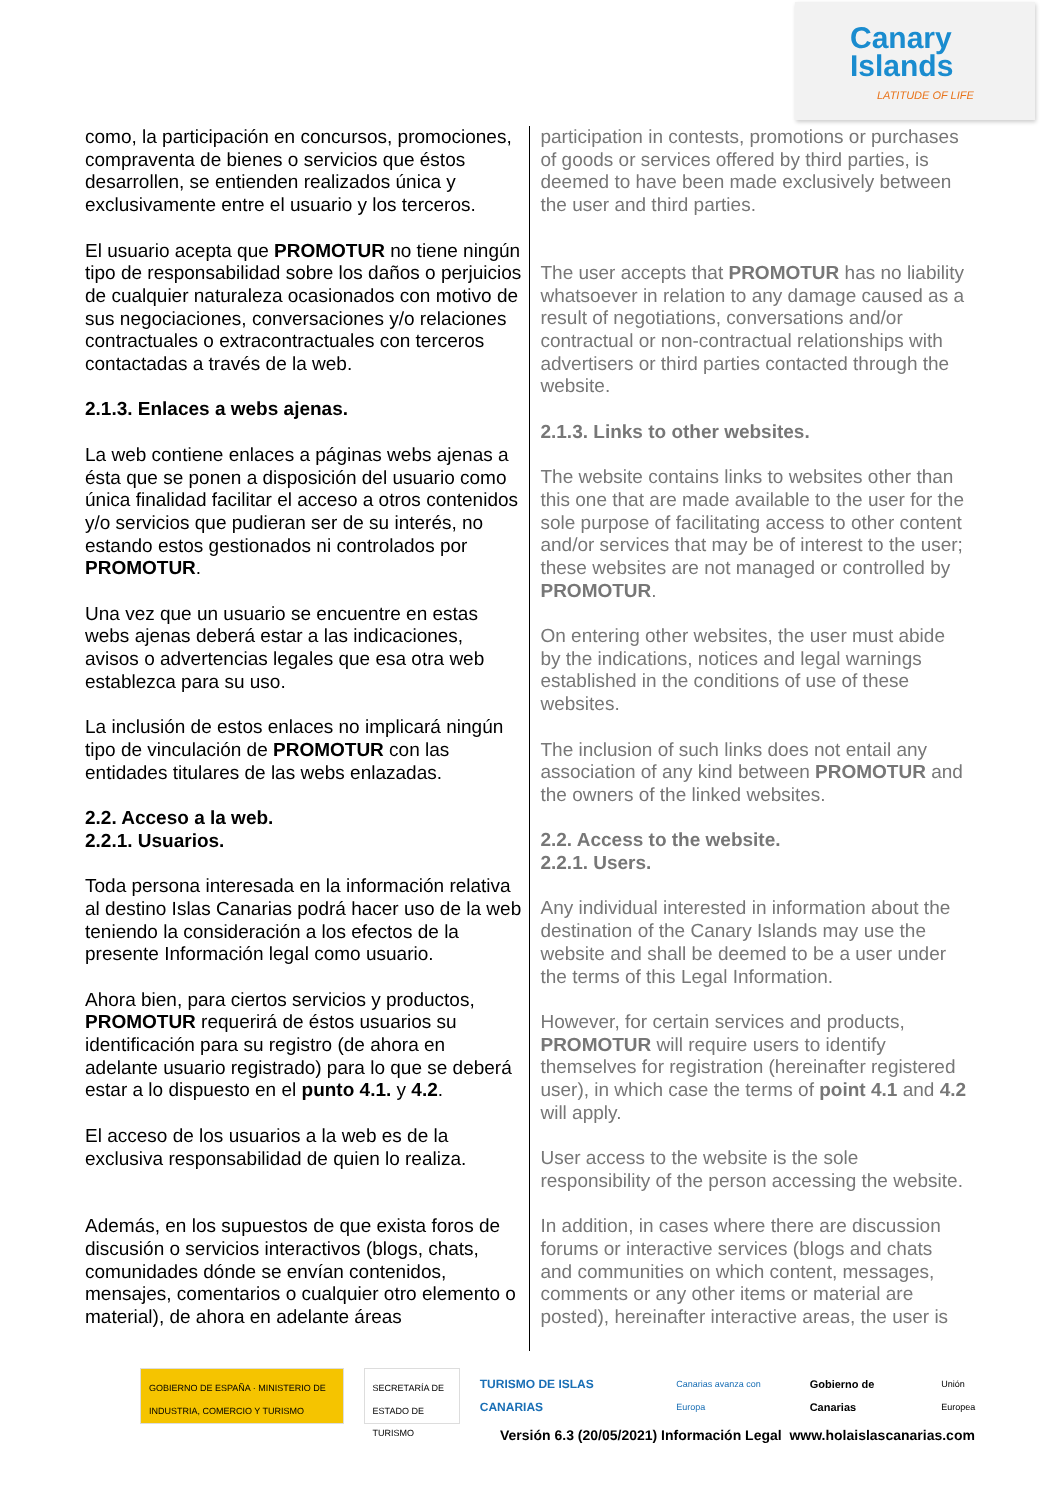Canary
Islands
LATITUDE OF LIFE
como, la participación en concursos, promociones, compraventa de bienes o servicios que éstos desarrollen, se entienden realizados única y exclusivamente entre el usuario y los terceros.
El usuario acepta que PROMOTUR no tiene ningún tipo de responsabilidad sobre los daños o perjuicios de cualquier naturaleza ocasionados con motivo de sus negociaciones, conversaciones y/o relaciones contractuales o extracontractuales con terceros contactadas a través de la web.
2.1.3. Enlaces a webs ajenas.
La web contiene enlaces a páginas webs ajenas a ésta que se ponen a disposición del usuario como única finalidad facilitar el acceso a otros contenidos y/o servicios que pudieran ser de su interés, no estando estos gestionados ni controlados por PROMOTUR.
Una vez que un usuario se encuentre en estas webs ajenas deberá estar a las indicaciones, avisos o advertencias legales que esa otra web establezca para su uso.
La inclusión de estos enlaces no implicará ningún tipo de vinculación de PROMOTUR con las entidades titulares de las webs enlazadas.
2.2. Acceso a la web.
2.2.1. Usuarios.
Toda persona interesada en la información relativa al destino Islas Canarias podrá hacer uso de la web teniendo la consideración a los efectos de la presente Información legal como usuario.
Ahora bien, para ciertos servicios y productos, PROMOTUR requerirá de éstos usuarios su identificación para su registro (de ahora en adelante usuario registrado) para lo que se deberá estar a lo dispuesto en el punto 4.1. y 4.2.
El acceso de los usuarios a la web es de la exclusiva responsabilidad de quien lo realiza.
Además, en los supuestos de que exista foros de discusión o servicios interactivos (blogs, chats, comunidades dónde se envían contenidos, mensajes, comentarios o cualquier otro elemento o material), de ahora en adelante áreas
participation in contests, promotions or purchases of goods or services offered by third parties, is deemed to have been made exclusively between the user and third parties.
The user accepts that PROMOTUR has no liability whatsoever in relation to any damage caused as a result of negotiations, conversations and/or contractual or non-contractual relationships with advertisers or third parties contacted through the website.
2.1.3. Links to other websites.
The website contains links to websites other than this one that are made available to the user for the sole purpose of facilitating access to other content and/or services that may be of interest to the user; these websites are not managed or controlled by PROMOTUR.
On entering other websites, the user must abide by the indications, notices and legal warnings established in the conditions of use of these websites.
The inclusion of such links does not entail any association of any kind between PROMOTUR and the owners of the linked websites.
2.2. Access to the website.
2.2.1. Users.
Any individual interested in information about the destination of the Canary Islands may use the website and shall be deemed to be a user under the terms of this Legal Information.
However, for certain services and products, PROMOTUR will require users to identify themselves for registration (hereinafter registered user), in which case the terms of point 4.1 and 4.2 will apply.
User access to the website is the sole responsibility of the person accessing the website.
In addition, in cases where there are discussion forums or interactive services (blogs and chats and communities on which content, messages, comments or any other items or material are posted), hereinafter interactive areas, the user is
GOBIERNO DE ESPAÑA · MINISTERIO DE INDUSTRIA, COMERCIO Y TURISMO
SECRETARÍA DE ESTADO DE TURISMO
TURISMO DE ISLAS CANARIAS
Canarias avanza con Europa
Gobierno de Canarias
Unión Europea
Versión 6.3 (20/05/2021) Información Legal www.holaislascanarias.com